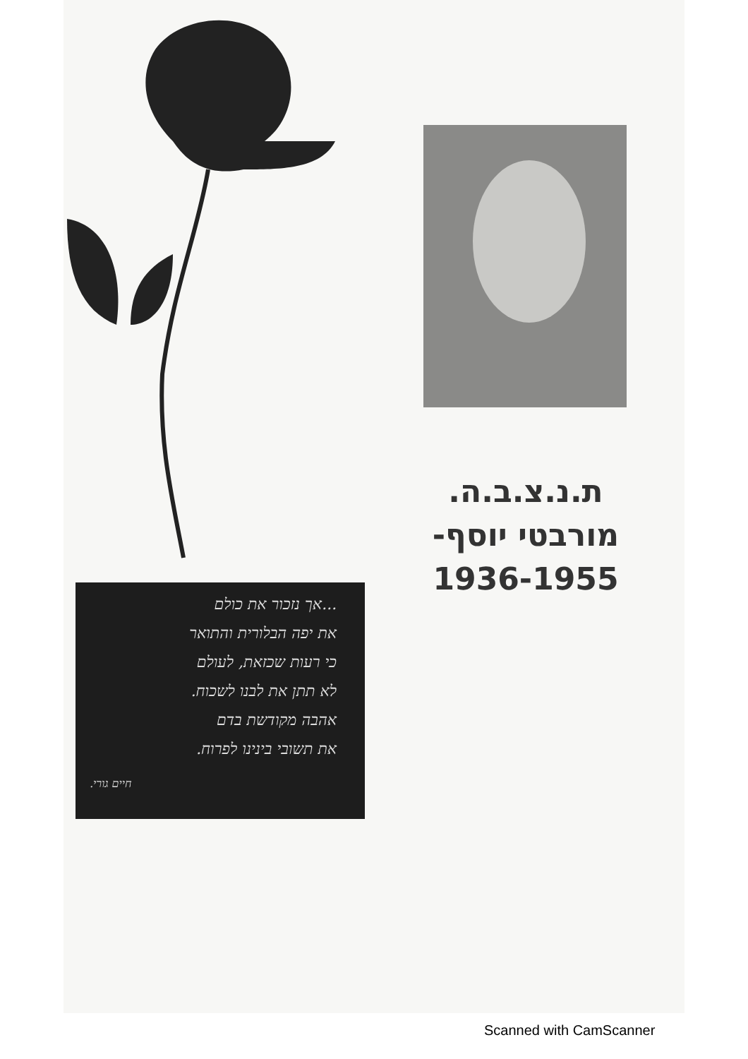ת.נ.צ.ב.ה.
מורבטי יוסף-
1936-1955
...אך נזכור את כולם
את יפה הבלורית והתואר
כי רעות שכזאת, לעולם
לא תתן את לבנו לשכוח.
אהבה מקודשת בדם
את תשובי בינינו לפרוח.
חיים גורי.
Scanned with CamScanner